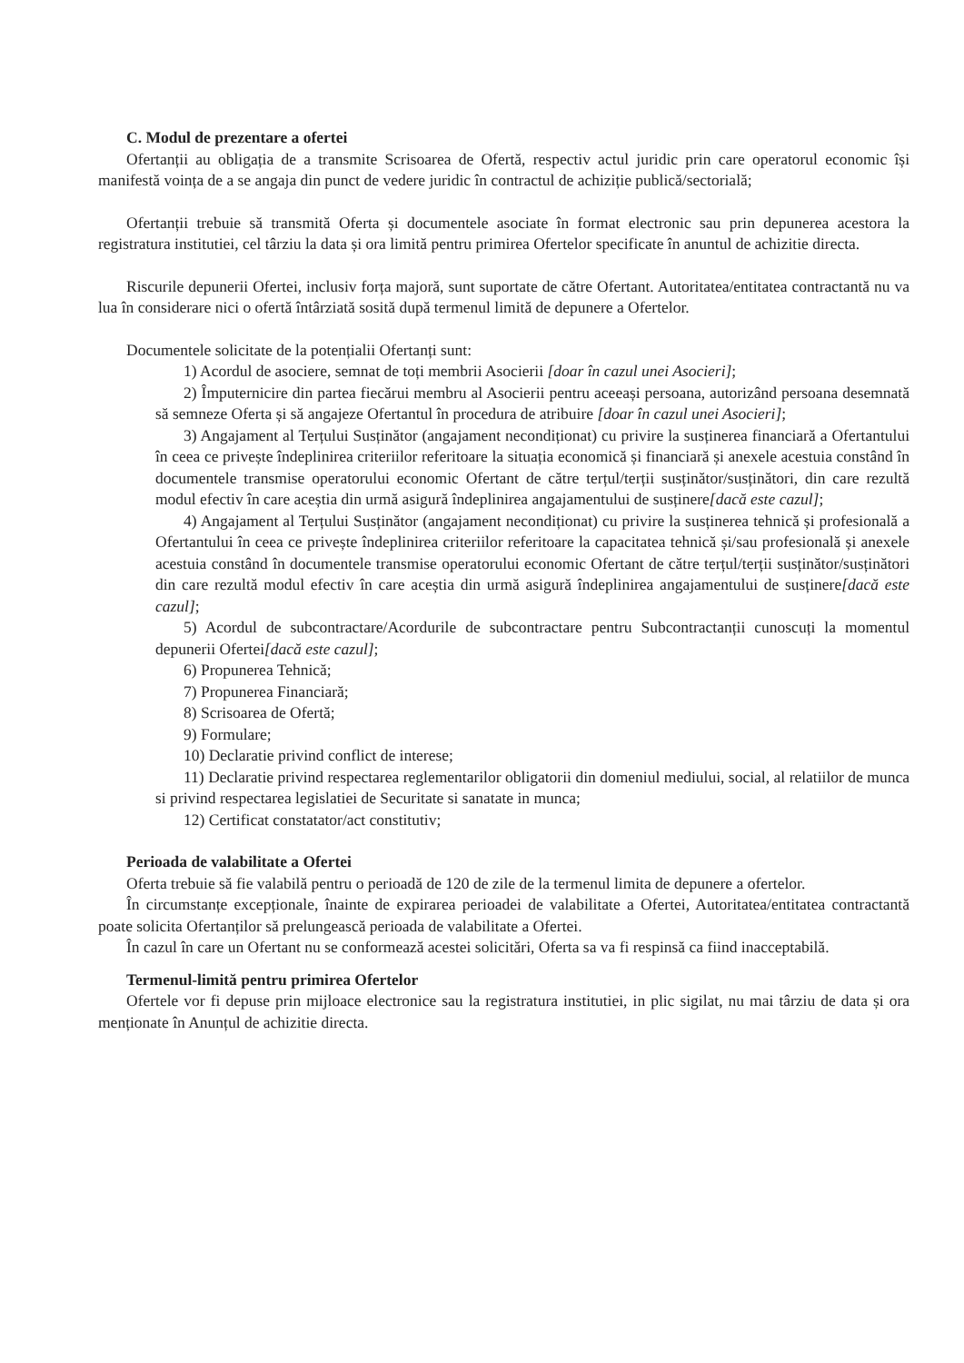C. Modul de prezentare a ofertei
Ofertanții au obligația de a transmite Scrisoarea de Ofertă, respectiv actul juridic prin care operatorul economic își manifestă voința de a se angaja din punct de vedere juridic în contractul de achiziție publică/sectorială;
Ofertanții trebuie să transmită Oferta și documentele asociate în format electronic sau prin depunerea acestora la registratura institutiei, cel târziu la data și ora limită pentru primirea Ofertelor specificate în anuntul de achizitie directa.
Riscurile depunerii Ofertei, inclusiv forța majoră, sunt suportate de către Ofertant. Autoritatea/entitatea contractantă nu va lua în considerare nici o ofertă întârziată sosită după termenul limită de depunere a Ofertelor.
Documentele solicitate de la potențialii Ofertanți sunt:
1) Acordul de asociere, semnat de toți membrii Asocierii [doar în cazul unei Asocieri];
2) Împuternicire din partea fiecărui membru al Asocierii pentru aceeași persoana, autorizând persoana desemnată să semneze Oferta și să angajeze Ofertantul în procedura de atribuire [doar în cazul unei Asocieri];
3) Angajament al Terțului Susținător (angajament necondiționat) cu privire la susținerea financiară a Ofertantului în ceea ce privește îndeplinirea criteriilor referitoare la situația economică și financiară și anexele acestuia constând în documentele transmise operatorului economic Ofertant de către terțul/terții susținător/susținători, din care rezultă modul efectiv în care aceștia din urmă asigură îndeplinirea angajamentului de susținere[dacă este cazul];
4) Angajament al Terțului Susținător (angajament necondiționat) cu privire la susținerea tehnică și profesională a Ofertantului în ceea ce privește îndeplinirea criteriilor referitoare la capacitatea tehnică și/sau profesională și anexele acestuia constând în documentele transmise operatorului economic Ofertant de către terțul/terții susținător/susținători din care rezultă modul efectiv în care aceștia din urmă asigură îndeplinirea angajamentului de susținere[dacă este cazul];
5) Acordul de subcontractare/Acordurile de subcontractare pentru Subcontractanții cunoscuți la momentul depunerii Ofertei[dacă este cazul];
6) Propunerea Tehnică;
7) Propunerea Financiară;
8) Scrisoarea de Ofertă;
9) Formulare;
10) Declaratie privind conflict de interese;
11) Declaratie privind respectarea reglementarilor obligatorii din domeniul mediului, social, al relatiilor de munca si privind respectarea legislatiei de Securitate si sanatate in munca;
12) Certificat constatator/act constitutiv;
Perioada de valabilitate a Ofertei
Oferta trebuie să fie valabilă pentru o perioadă de 120 de zile de la termenul limita de depunere a ofertelor.
În circumstanțe excepționale, înainte de expirarea perioadei de valabilitate a Ofertei, Autoritatea/entitatea contractantă poate solicita Ofertanților să prelungească perioada de valabilitate a Ofertei.
În cazul în care un Ofertant nu se conformează acestei solicitări, Oferta sa va fi respinsă ca fiind inacceptabilă.
Termenul-limită pentru primirea Ofertelor
Ofertele vor fi depuse prin mijloace electronice sau la registratura institutiei, in plic sigilat, nu mai târziu de data și ora menționate în Anunțul de achizitie directa.